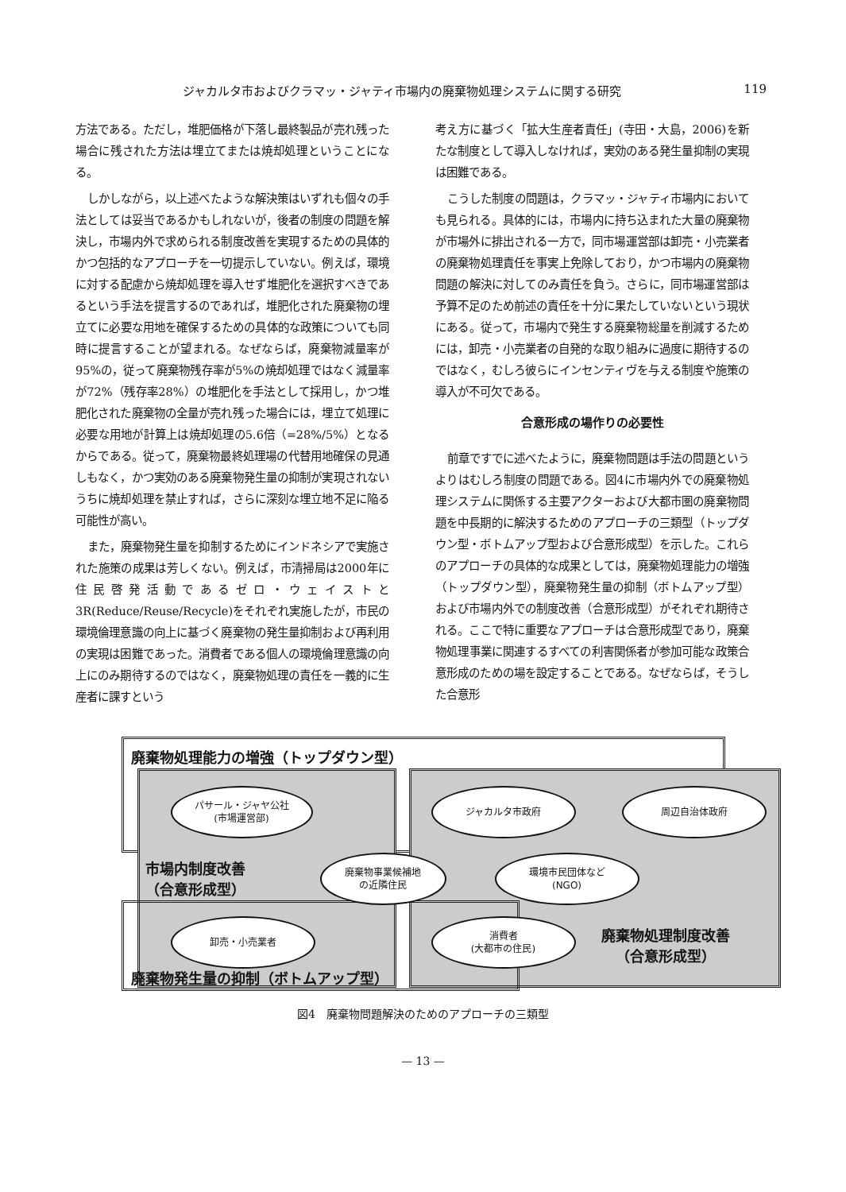ジャカルタ市およびクラマッ・ジャティ市場内の廃棄物処理システムに関する研究 119
方法である。ただし，堆肥価格が下落し最終製品が売れ残った場合に残された方法は埋立てまたは焼却処理ということになる。
しかしながら，以上述べたような解決策はいずれも個々の手法としては妥当であるかもしれないが，後者の制度の問題を解決し，市場内外で求められる制度改善を実現するための具体的かつ包括的なアプローチを一切提示していない。例えば，環境に対する配慮から焼却処理を導入せず堆肥化を選択すべきであるという手法を提言するのであれば，堆肥化された廃棄物の埋立てに必要な用地を確保するための具体的な政策についても同時に提言することが望まれる。なぜならば，廃棄物減量率が95%の，従って廃棄物残存率が5%の焼却処理ではなく減量率が72%（残存率28%）の堆肥化を手法として採用し，かつ堆肥化された廃棄物の全量が売れ残った場合には，埋立て処理に必要な用地が計算上は焼却処理の5.6倍（=28%/5%）となるからである。従って，廃棄物最終処理場の代替用地確保の見通しもなく，かつ実効のある廃棄物発生量の抑制が実現されないうちに焼却処理を禁止すれば，さらに深刻な埋立地不足に陥る可能性が高い。
また，廃棄物発生量を抑制するためにインドネシアで実施された施策の成果は芳しくない。例えば，市清掃局は2000年に住民啓発活動であるゼロ・ウェイストと3R(Reduce/Reuse/Recycle)をそれぞれ実施したが，市民の環境倫理意識の向上に基づく廃棄物の発生量抑制および再利用の実現は困難であった。消費者である個人の環境倫理意識の向上にのみ期待するのではなく，廃棄物処理の責任を一義的に生産者に課すという
考え方に基づく「拡大生産者責任」(寺田・大島，2006)を新たな制度として導入しなければ，実効のある発生量抑制の実現は困難である。
こうした制度の問題は，クラマッ・ジャティ市場内においても見られる。具体的には，市場内に持ち込まれた大量の廃棄物が市場外に排出される一方で，同市場運営部は卸売・小売業者の廃棄物処理責任を事実上免除しており，かつ市場内の廃棄物問題の解決に対してのみ責任を負う。さらに，同市場運営部は予算不足のため前述の責任を十分に果たしていないという現状にある。従って，市場内で発生する廃棄物総量を削減するためには，卸売・小売業者の自発的な取り組みに過度に期待するのではなく，むしろ彼らにインセンティヴを与える制度や施策の導入が不可欠である。
合意形成の場作りの必要性
前章ですでに述べたように，廃棄物問題は手法の問題というよりはむしろ制度の問題である。図4に市場内外での廃棄物処理システムに関係する主要アクターおよび大都市圏の廃棄物問題を中長期的に解決するためのアプローチの三類型（トップダウン型・ボトムアップ型および合意形成型）を示した。これらのアプローチの具体的な成果としては，廃棄物処理能力の増強（トップダウン型），廃棄物発生量の抑制（ボトムアップ型）および市場内外での制度改善（合意形成型）がそれぞれ期待される。ここで特に重要なアプローチは合意形成型であり，廃棄物処理事業に関連するすべての利害関係者が参加可能な政策合意形成のための場を設定することである。なぜならば，そうした合意形
廃棄物処理能力の増強（トップダウン型）
パサール・ジャヤ公社
(市場運営部)
ジャカルタ市政府 周辺自治体政府
市場内制度改善
（合意形成型）
廃棄物事業候補地
の近隣住民
環境市民団体など
(NGO)
卸売・小売業者
消費者
(大都市の住民)
廃棄物処理制度改善
（合意形成型）
廃棄物発生量の抑制（ボトムアップ型）
図4　廃棄物問題解決のためのアプローチの三類型
— 13 —